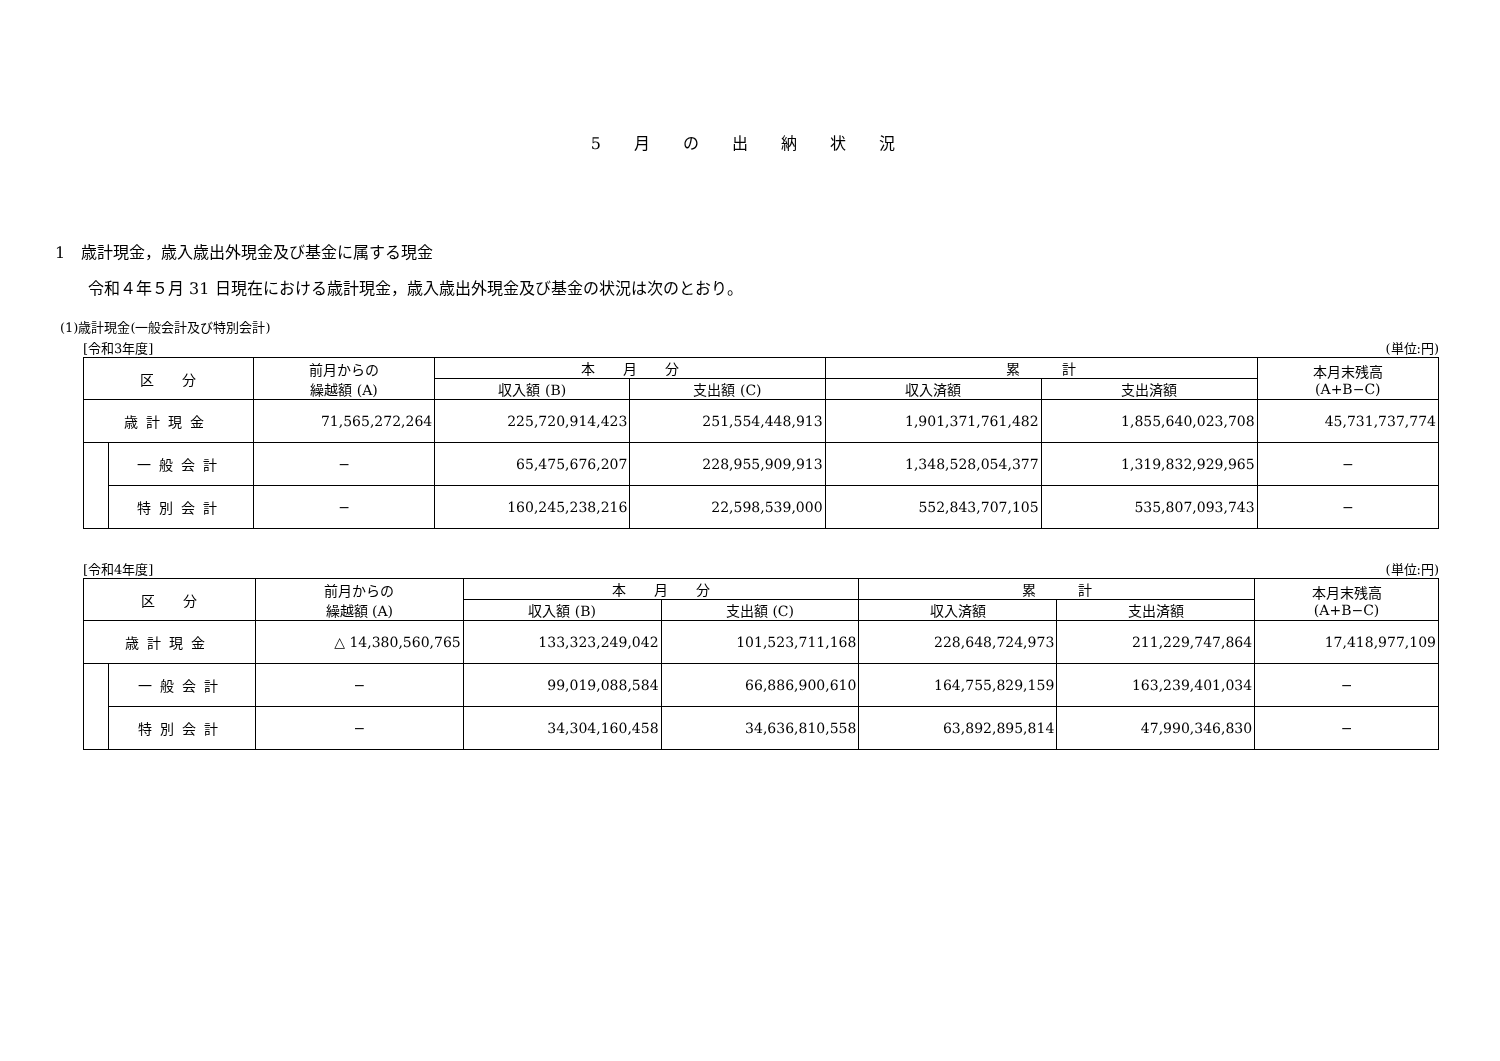5 月 の 出 納 状 況
1　歳計現金，歳入歳出外現金及び基金に属する現金
令和４年５月 31 日現在における歳計現金，歳入歳出外現金及び基金の状況は次のとおり。
(1)歳計現金(一般会計及び特別会計)
[令和3年度] (単位:円)
| 区 分 | | 前月からの 繰越額 (A) | 本 月 分 | | 累 計 | | 本月末残高 (A+B−C) |
| --- | --- | --- | --- | --- | --- | --- | --- |
| | | | 収入額 (B) | 支出額 (C) | 収入済額 | 支出済額 | |
| 歳計現金 | | 71,565,272,264 | 225,720,914,423 | 251,554,448,913 | 1,901,371,761,482 | 1,855,640,023,708 | 45,731,737,774 |
| | 一般会計 | − | 65,475,676,207 | 228,955,909,913 | 1,348,528,054,377 | 1,319,832,929,965 | − |
| | 特別会計 | − | 160,245,238,216 | 22,598,539,000 | 552,843,707,105 | 535,807,093,743 | − |
[令和4年度] (単位:円)
| 区 分 | | 前月からの 繰越額 (A) | 本 月 分 | | 累 計 | | 本月末残高 (A+B−C) |
| --- | --- | --- | --- | --- | --- | --- | --- |
| | | | 収入額 (B) | 支出額 (C) | 収入済額 | 支出済額 | |
| 歳計現金 | | △ 14,380,560,765 | 133,323,249,042 | 101,523,711,168 | 228,648,724,973 | 211,229,747,864 | 17,418,977,109 |
| | 一般会計 | − | 99,019,088,584 | 66,886,900,610 | 164,755,829,159 | 163,239,401,034 | − |
| | 特別会計 | − | 34,304,160,458 | 34,636,810,558 | 63,892,895,814 | 47,990,346,830 | − |